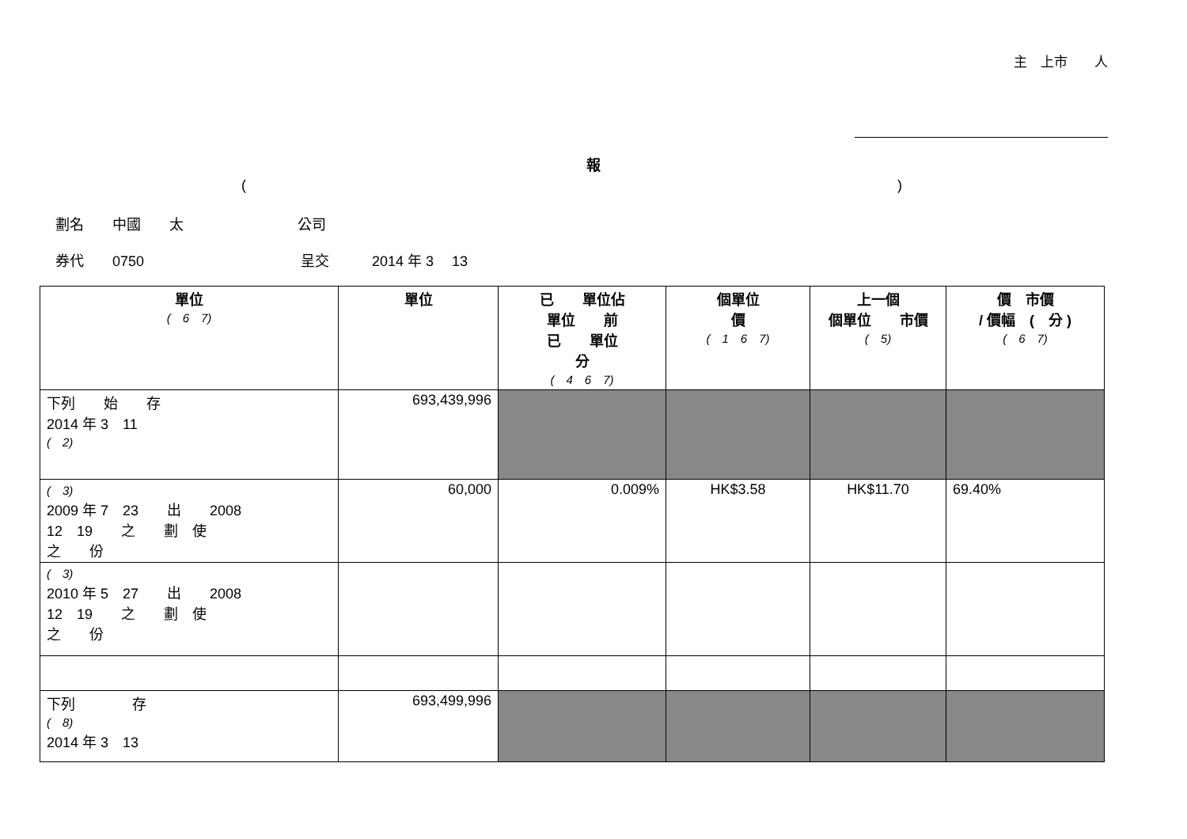主　上市　　人
報
()
劃名　　中國　　太　　　　　　　　公司
券代　　0750　　　　　　　　　　　呈交　　　2014 年 3　 13
| 單位 ( 6 7) | 單位 | 已 單位佔 單位 前 已 單位 分 ( 4 6 7) | 個單位 價 ( 1 6 7) | 上一個 個單位 市價 ( 5) | 價 市價 / 價幅 ( 分 ) ( 6 7) |
| --- | --- | --- | --- | --- | --- |
| 下列 始 存 2014 年 3 11 ( 2) | 693,439,996 | | | | |
| ( 3) 2009 年 7 23 出 2008 12 19 之 劃 使 之 份 | 60,000 | 0.009% | HK$3.58 | HK$11.70 | 69.40% |
| ( 3) 2010 年 5 27 出 2008 12 19 之 劃 使 之 份 | | | | | |
| 下列 存 ( 8) 2014 年 3 13 | 693,499,996 | | | | |